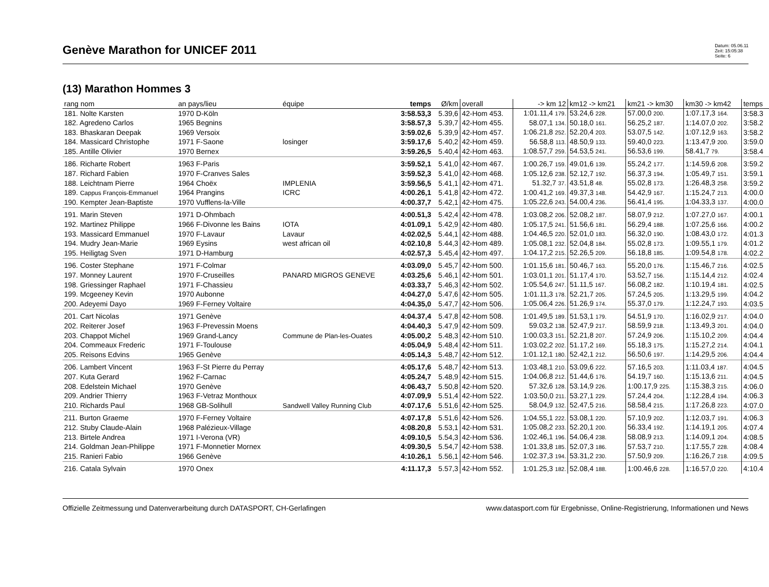Genève Marathon for UNICEF 2011
Datum: 05.06.11
Zeit: 15:05:38
Seite: 6
(13) Marathon Hommes 3
| rang nom | an pays/lieu | équipe | temps | Ø/km | overall | -> km 12 | km12 -> km21 | km21 -> km30 | km30 -> km42 | temps |
| --- | --- | --- | --- | --- | --- | --- | --- | --- | --- | --- |
| 181. Nolte Karsten | 1970 D-Köln | | 3:58.53,3 | 5.39,6 | 42-Hom 453. | 1:01.11,4 179. | 53.24,6 228. | 57.00,0 200. | 1:07.17,3 164. | 3:58.3 |
| 182. Agredeno Carlos | 1965 Begnins | | 3:58.57,3 | 5.39,7 | 42-Hom 455. | 58.07,1 134. | 50.18,0 161. | 56.25,2 187. | 1:14.07,0 202. | 3:58.2 |
| 183. Bhaskaran Deepak | 1969 Versoix | | 3:59.02,6 | 5.39,9 | 42-Hom 457. | 1:06.21,8 252. | 52.20,4 203. | 53.07,5 142. | 1:07.12,9 163. | 3:58.2 |
| 184. Massicard Christophe | 1971 F-Saone | losinger | 3:59.17,6 | 5.40,2 | 42-Hom 459. | 56.58,8 113. | 48.50,9 133. | 59.40,0 223. | 1:13.47,9 200. | 3:59.0 |
| 185. Antille Olivier | 1970 Bernex | | 3:59.26,5 | 5.40,4 | 42-Hom 463. | 1:08.57,7 259. | 54.53,5 241. | 56.53,6 199. | 58.41,7 79. | 3:58.4 |
| 186. Richarte Robert | 1963 F-Paris | | 3:59.52,1 | 5.41,0 | 42-Hom 467. | 1:00.26,7 159. | 49.01,6 139. | 55.24,2 177. | 1:14.59,6 208. | 3:59.2 |
| 187. Richard Fabien | 1970 F-Cranves Sales | | 3:59.52,3 | 5.41,0 | 42-Hom 468. | 1:05.12,6 238. | 52.12,7 192. | 56.37,3 194. | 1:05.49,7 151. | 3:59.1 |
| 188. Leichtnam Pierre | 1964 Choëx | IMPLENIA | 3:59.56,5 | 5.41,1 | 42-Hom 471. | 51.32,7 37. | 43.51,8 48. | 55.02,8 173. | 1:26.48,3 258. | 3:59.2 |
| 189. Cappus François-Emmanuel | 1964 Prangins | ICRC | 4:00.26,1 | 5.41,8 | 42-Hom 472. | 1:00.41,2 169. | 49.37,3 148. | 54.42,9 167. | 1:15.24,7 213. | 4:00.0 |
| 190. Kempter Jean-Baptiste | 1970 Vufflens-la-Ville | | 4:00.37,7 | 5.42,1 | 42-Hom 475. | 1:05.22,6 243. | 54.00,4 236. | 56.41,4 195. | 1:04.33,3 137. | 4:00.0 |
| 191. Marin Steven | 1971 D-Ohmbach | | 4:00.51,3 | 5.42,4 | 42-Hom 478. | 1:03.08,2 206. | 52.08,2 187. | 58.07,9 212. | 1:07.27,0 167. | 4:00.1 |
| 192. Martinez Philippe | 1966 F-Divonne les Bains | IOTA | 4:01.09,1 | 5.42,9 | 42-Hom 480. | 1:05.17,5 241. | 51.56,6 181. | 56.29,4 188. | 1:07.25,6 166. | 4:00.2 |
| 193. Massicard Emmanuel | 1970 F-Lavaur | Lavaur | 4:02.02,5 | 5.44,1 | 42-Hom 488. | 1:04.46,5 220. | 52.01,0 183. | 56.32,0 190. | 1:08.43,0 172. | 4:01.3 |
| 194. Mudry Jean-Marie | 1969 Eysins | west african oil | 4:02.10,8 | 5.44,3 | 42-Hom 489. | 1:05.08,1 232. | 52.04,8 184. | 55.02,8 173. | 1:09.55,1 179. | 4:01.2 |
| 195. Heiligtag Sven | 1971 D-Hamburg | | 4:02.57,3 | 5.45,4 | 42-Hom 497. | 1:04.17,2 215. | 52.26,5 209. | 56.18,8 185. | 1:09.54,8 178. | 4:02.2 |
| 196. Coster Stephane | 1971 F-Colmar | | 4:03.09,0 | 5.45,7 | 42-Hom 500. | 1:01.15,6 181. | 50.46,7 163. | 55.20,0 176. | 1:15.46,7 216. | 4:02.5 |
| 197. Monney Laurent | 1970 F-Cruseilles | PANARD MIGROS GENEVE | 4:03.25,6 | 5.46,1 | 42-Hom 501. | 1:03.01,1 201. | 51.17,4 170. | 53.52,7 156. | 1:15.14,4 212. | 4:02.4 |
| 198. Griessinger Raphael | 1971 F-Chassieu | | 4:03.33,7 | 5.46,3 | 42-Hom 502. | 1:05.54,6 247. | 51.11,5 167. | 56.08,2 182. | 1:10.19,4 181. | 4:02.5 |
| 199. Mcgeeney Kevin | 1970 Aubonne | | 4:04.27,0 | 5.47,6 | 42-Hom 505. | 1:01.11,3 178. | 52.21,7 205. | 57.24,5 205. | 1:13.29,5 199. | 4:04.2 |
| 200. Adeyemi Dayo | 1969 F-Ferney Voltaire | | 4:04.35,0 | 5.47,7 | 42-Hom 506. | 1:05.06,4 226. | 51.26,9 174. | 55.37,0 179. | 1:12.24,7 193. | 4:03.5 |
| 201. Cart Nicolas | 1971 Genève | | 4:04.37,4 | 5.47,8 | 42-Hom 508. | 1:01.49,5 189. | 51.53,1 179. | 54.51,9 170. | 1:16.02,9 217. | 4:04.0 |
| 202. Reiterer Josef | 1963 F-Prevessin Moens | | 4:04.40,3 | 5.47,9 | 42-Hom 509. | 59.03,2 138. | 52.47,9 217. | 58.59,9 218. | 1:13.49,3 201. | 4:04.0 |
| 203. Chappot Michel | 1969 Grand-Lancy | Commune de Plan-les-Ouates | 4:05.00,2 | 5.48,3 | 42-Hom 510. | 1:00.03,3 151. | 52.21,8 207. | 57.24,9 206. | 1:15.10,2 209. | 4:04.4 |
| 204. Commeaux Frederic | 1971 F-Toulouse | | 4:05.04,9 | 5.48,4 | 42-Hom 511. | 1:03.02,2 202. | 51.17,2 169. | 55.18,3 175. | 1:15.27,2 214. | 4:04.1 |
| 205. Reisons Edvins | 1965 Genève | | 4:05.14,3 | 5.48,7 | 42-Hom 512. | 1:01.12,1 180. | 52.42,1 212. | 56.50,6 197. | 1:14.29,5 206. | 4:04.4 |
| 206. Lambert Vincent | 1963 F-St Pierre du Perray | | 4:05.17,6 | 5.48,7 | 42-Hom 513. | 1:03.48,1 210. | 53.09,6 222. | 57.16,5 203. | 1:11.03,4 187. | 4:04.5 |
| 207. Kuta Gerard | 1962 F-Carnac | | 4:05.24,7 | 5.48,9 | 42-Hom 515. | 1:04.06,8 212. | 51.44,6 176. | 54.19,7 160. | 1:15.13,6 211. | 4:04.5 |
| 208. Edelstein Michael | 1970 Genève | | 4:06.43,7 | 5.50,8 | 42-Hom 520. | 57.32,6 128. | 53.14,9 226. | 1:00.17,9 225. | 1:15.38,3 215. | 4:06.0 |
| 209. Andrier Thierry | 1963 F-Vetraz Monthoux | | 4:07.09,9 | 5.51,4 | 42-Hom 522. | 1:03.50,0 211. | 53.27,1 229. | 57.24,4 204. | 1:12.28,4 194. | 4:06.3 |
| 210. Richards Paul | 1968 GB-Solihull | Sandwell Valley Running Club | 4:07.17,6 | 5.51,6 | 42-Hom 525. | 58.04,9 132. | 52.47,5 216. | 58.58,4 215. | 1:17.26,8 223. | 4:07.0 |
| 211. Burton Graeme | 1970 F-Ferney Voltaire | | 4:07.17,8 | 5.51,6 | 42-Hom 526. | 1:04.55,1 222. | 53.08,1 220. | 57.10,9 202. | 1:12.03,7 191. | 4:06.3 |
| 212. Stuby Claude-Alain | 1968 Palézieux-Village | | 4:08.20,8 | 5.53,1 | 42-Hom 531. | 1:05.08,2 233. | 52.20,1 200. | 56.33,4 192. | 1:14.19,1 205. | 4:07.4 |
| 213. Birtele Andrea | 1971 I-Verona (VR) | | 4:09.10,5 | 5.54,3 | 42-Hom 536. | 1:02.46,1 196. | 54.06,4 238. | 58.08,9 213. | 1:14.09,1 204. | 4:08.5 |
| 214. Goldman Jean-Philippe | 1971 F-Monnetier Mornex | | 4:09.30,5 | 5.54,7 | 42-Hom 538. | 1:01.33,8 185. | 52.07,3 186. | 57.53,7 210. | 1:17.55,7 228. | 4:08.4 |
| 215. Ranieri Fabio | 1966 Genève | | 4:10.26,1 | 5.56,1 | 42-Hom 546. | 1:02.37,3 194. | 53.31,2 230. | 57.50,9 209. | 1:16.26,7 218. | 4:09.5 |
| 216. Catala Sylvain | 1970 Onex | | 4:11.17,3 | 5.57,3 | 42-Hom 552. | 1:01.25,3 182. | 52.08,4 188. | 1:00.46,6 228. | 1:16.57,0 220. | 4:10.4 |
Offizielle Zeitmessung und Datenverarbeitung durch DATASPORT, CH-Gerlafingen www.datasport.com für Ergebnisse, Online-Registrierung, Informationen und News